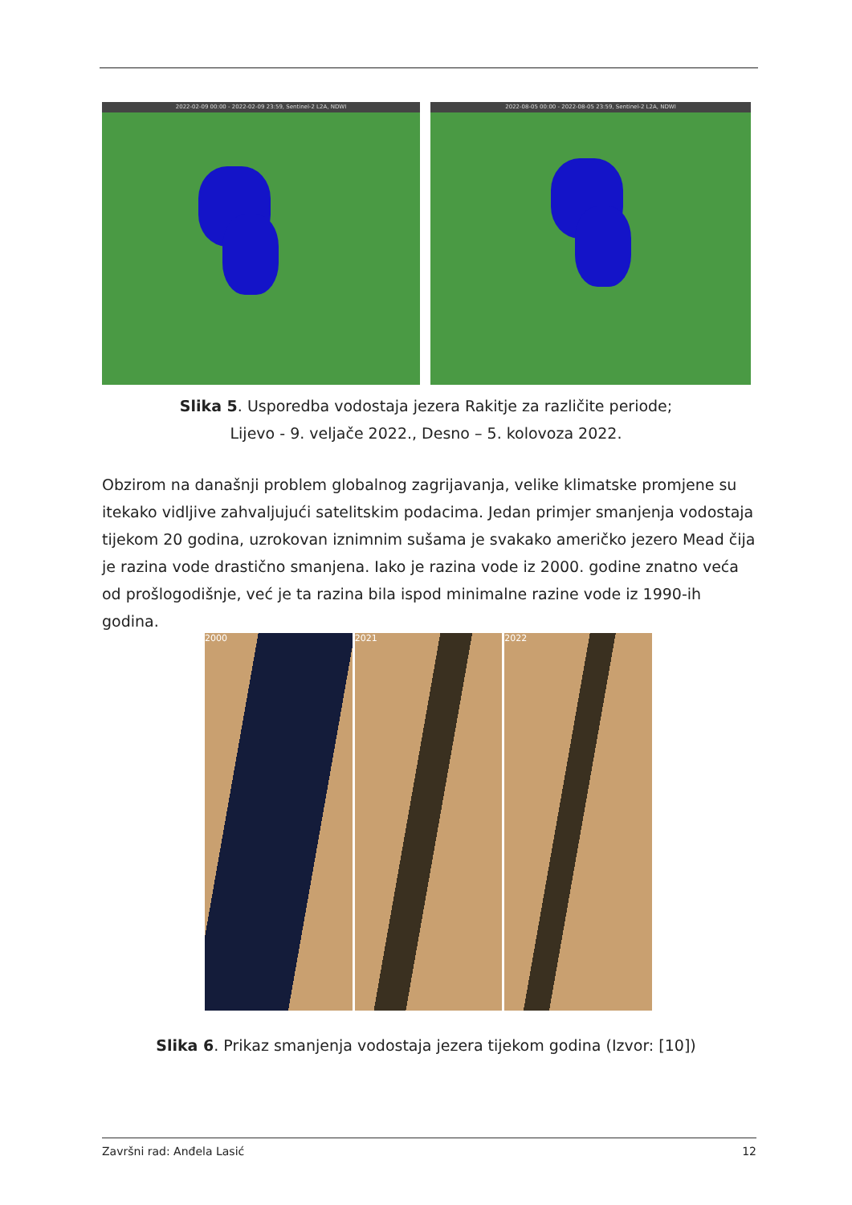2022-02-09 00:00 - 2022-02-09 23:59, Sentinel-2 L2A, NDWI
2022-08-05 00:00 - 2022-08-05 23:59, Sentinel-2 L2A, NDWI
Slika 5. Usporedba vodostaja jezera Rakitje za različite periode;
Lijevo - 9. veljače 2022., Desno – 5. kolovoza 2022.
Obzirom na današnji problem globalnog zagrijavanja, velike klimatske promjene su itekako vidljive zahvaljujući satelitskim podacima. Jedan primjer smanjenja vodostaja tijekom 20 godina, uzrokovan iznimnim sušama je svakako američko jezero Mead čija je razina vode drastično smanjena. Iako je razina vode iz 2000. godine znatno veća od prošlogodišnje, već je ta razina bila ispod minimalne razine vode iz 1990-ih godina.
2000 2021 2022
Slika 6. Prikaz smanjenja vodostaja jezera tijekom godina (Izvor: [10])
Završni rad: Anđela Lasić 12